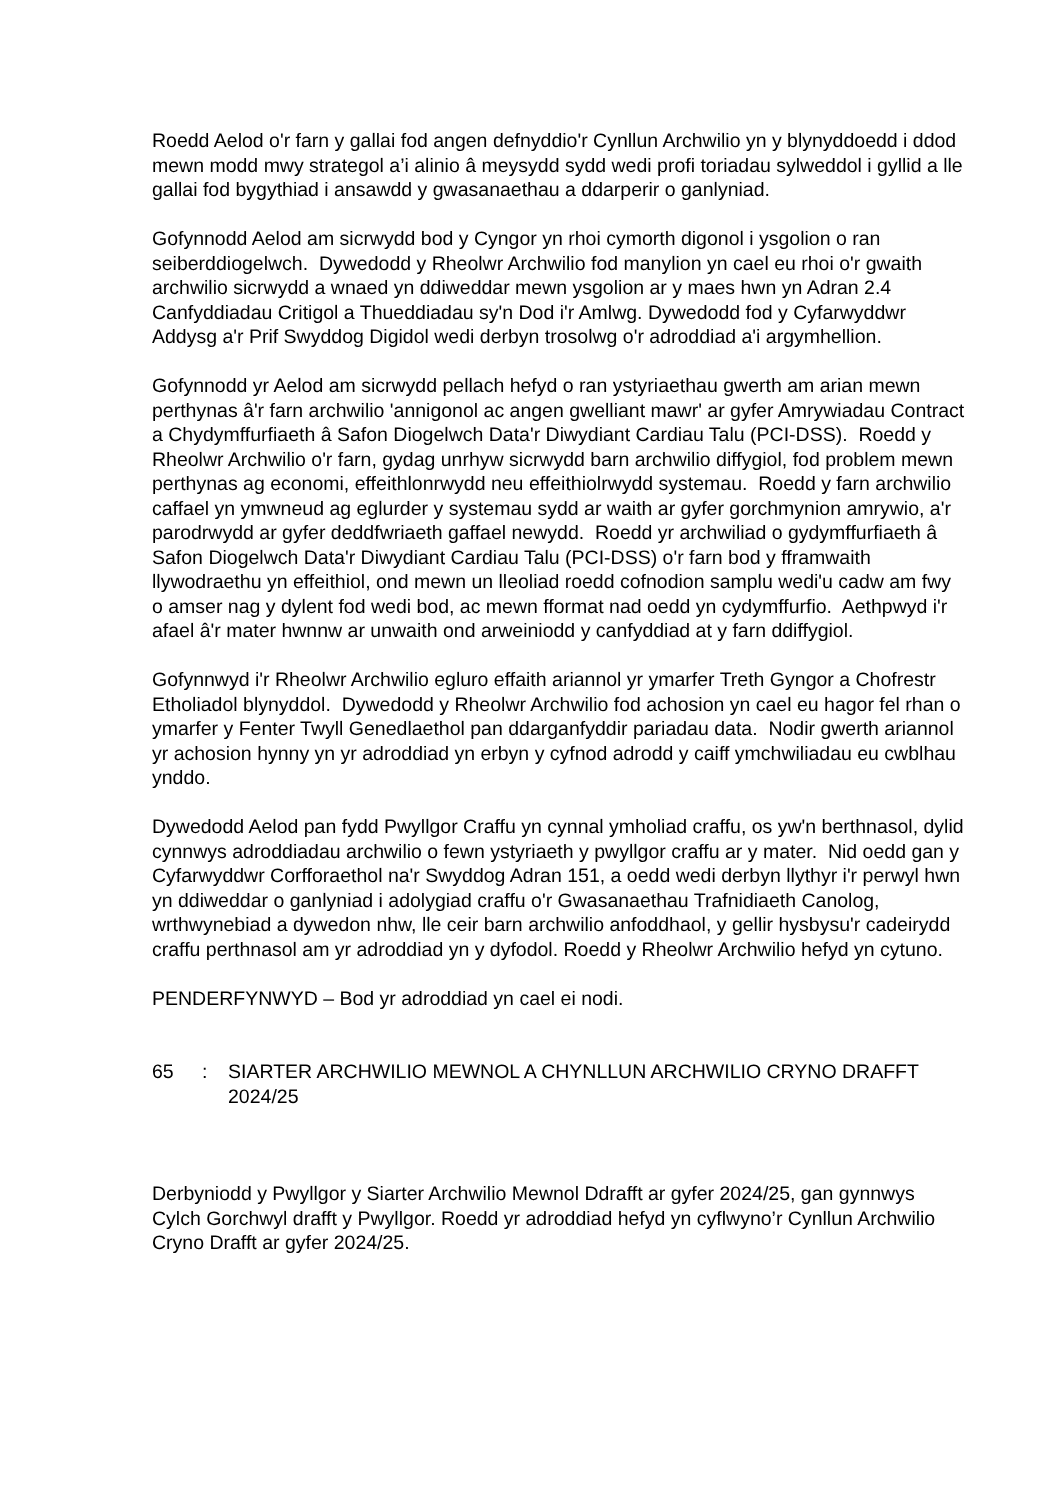Roedd Aelod o'r farn y gallai fod angen defnyddio'r Cynllun Archwilio yn y blynyddoedd i ddod mewn modd mwy strategol a’i alinio â meysydd sydd wedi profi toriadau sylweddol i gyllid a lle gallai fod bygythiad i ansawdd y gwasanaethau a ddarperir o ganlyniad.
Gofynnodd Aelod am sicrwydd bod y Cyngor yn rhoi cymorth digonol i ysgolion o ran seiberddiogelwch. Dywedodd y Rheolwr Archwilio fod manylion yn cael eu rhoi o'r gwaith archwilio sicrwydd a wnaed yn ddiweddar mewn ysgolion ar y maes hwn yn Adran 2.4 Canfyddiadau Critigol a Thueddiadau sy'n Dod i'r Amlwg. Dywedodd fod y Cyfarwyddwr Addysg a'r Prif Swyddog Digidol wedi derbyn trosolwg o'r adroddiad a'i argymhellion.
Gofynnodd yr Aelod am sicrwydd pellach hefyd o ran ystyriaethau gwerth am arian mewn perthynas â'r farn archwilio 'annigonol ac angen gwelliant mawr' ar gyfer Amrywiadau Contract a Chydymffurfiaeth â Safon Diogelwch Data'r Diwydiant Cardiau Talu (PCI-DSS). Roedd y Rheolwr Archwilio o'r farn, gydag unrhyw sicrwydd barn archwilio diffygiol, fod problem mewn perthynas ag economi, effeithlonrwydd neu effeithiolrwydd systemau. Roedd y farn archwilio caffael yn ymwneud ag eglurder y systemau sydd ar waith ar gyfer gorchmynion amrywio, a'r parodrwydd ar gyfer deddfwriaeth gaffael newydd. Roedd yr archwiliad o gydymffurfiaeth â Safon Diogelwch Data'r Diwydiant Cardiau Talu (PCI-DSS) o'r farn bod y fframwaith llywodraethu yn effeithiol, ond mewn un lleoliad roedd cofnodion samplu wedi'u cadw am fwy o amser nag y dylent fod wedi bod, ac mewn fformat nad oedd yn cydymffurfio. Aethpwyd i'r afael â'r mater hwnnw ar unwaith ond arweiniodd y canfyddiad at y farn ddiffygiol.
Gofynnwyd i'r Rheolwr Archwilio egluro effaith ariannol yr ymarfer Treth Gyngor a Chofrestr Etholiadol blynyddol. Dywedodd y Rheolwr Archwilio fod achosion yn cael eu hagor fel rhan o ymarfer y Fenter Twyll Genedlaethol pan ddarganfyddir pariadau data. Nodir gwerth ariannol yr achosion hynny yn yr adroddiad yn erbyn y cyfnod adrodd y caiff ymchwiliadau eu cwblhau ynddo.
Dywedodd Aelod pan fydd Pwyllgor Craffu yn cynnal ymholiad craffu, os yw'n berthnasol, dylid cynnwys adroddiadau archwilio o fewn ystyriaeth y pwyllgor craffu ar y mater. Nid oedd gan y Cyfarwyddwr Corfforaethol na'r Swyddog Adran 151, a oedd wedi derbyn llythyr i'r perwyl hwn yn ddiweddar o ganlyniad i adolygiad craffu o'r Gwasanaethau Trafnidiaeth Canolog, wrthwynebiad a dywedon nhw, lle ceir barn archwilio anfoddhaol, y gellir hysbysu'r cadeirydd craffu perthnasol am yr adroddiad yn y dyfodol. Roedd y Rheolwr Archwilio hefyd yn cytuno.
PENDERFYNWYD – Bod yr adroddiad yn cael ei nodi.
65 : SIARTER ARCHWILIO MEWNOL A CHYNLLUN ARCHWILIO CRYNO DRAFFT 2024/25
Derbyniodd y Pwyllgor y Siarter Archwilio Mewnol Ddrafft ar gyfer 2024/25, gan gynnwys Cylch Gorchwyl drafft y Pwyllgor. Roedd yr adroddiad hefyd yn cyflwyno’r Cynllun Archwilio Cryno Drafft ar gyfer 2024/25.